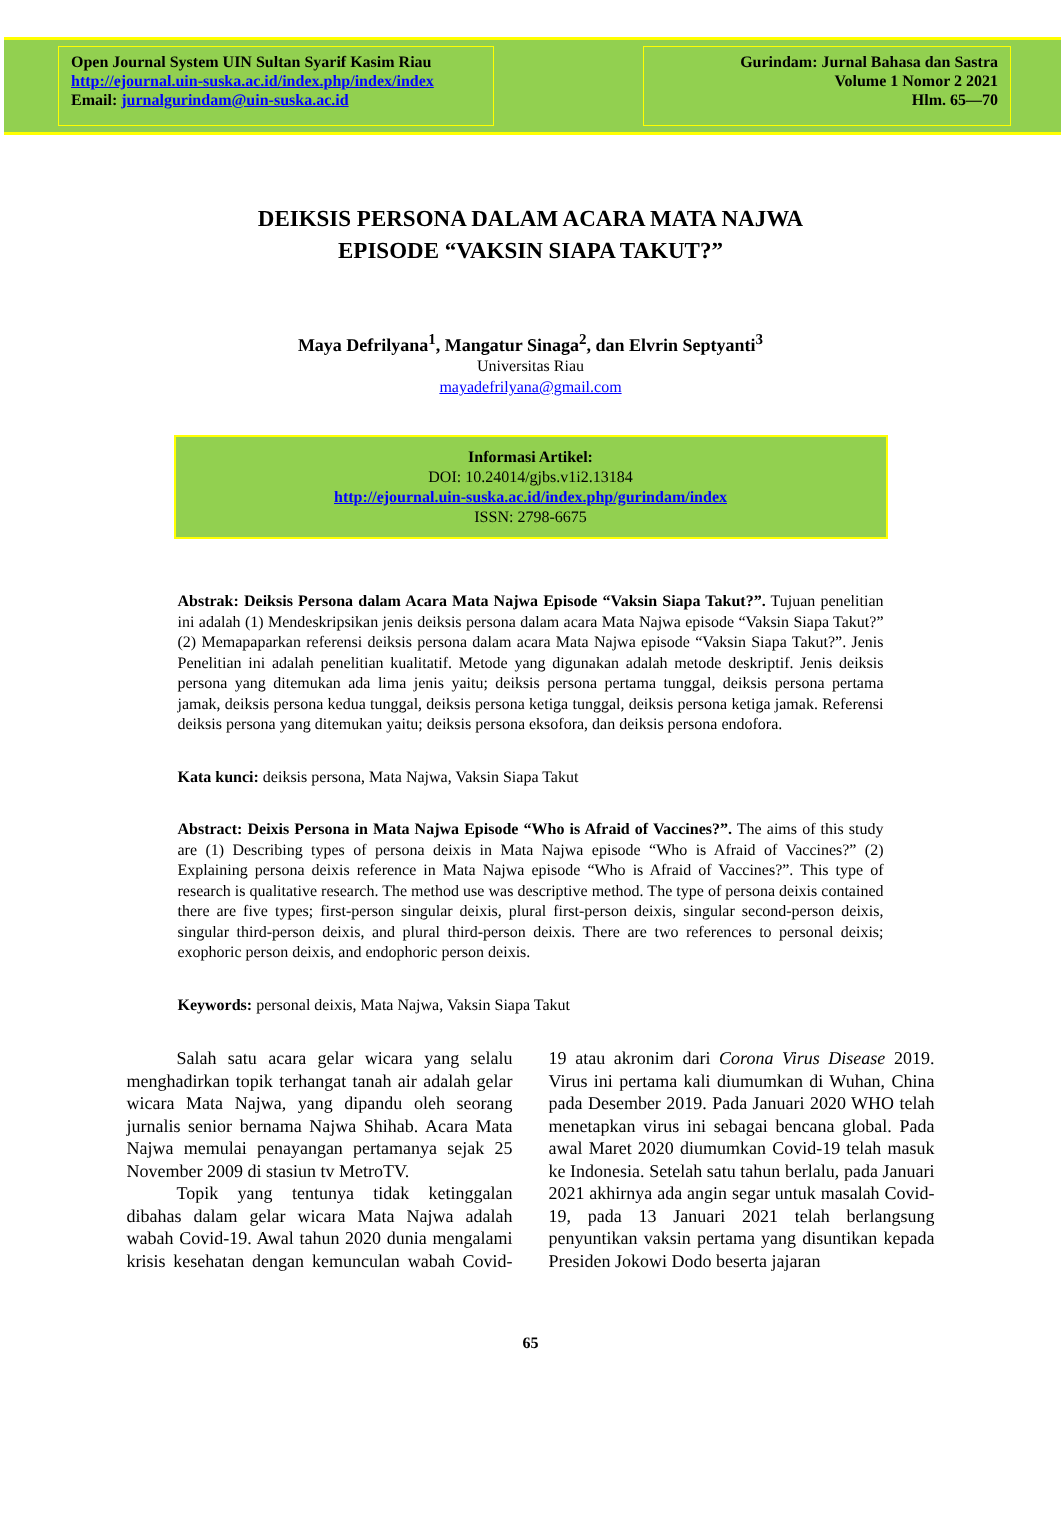Open Journal System UIN Sultan Syarif Kasim Riau
http://ejournal.uin-suska.ac.id/index.php/index/index
Email: jurnalgurindam@uin-suska.ac.id
Gurindam: Jurnal Bahasa dan Sastra
Volume 1 Nomor 2 2021
Hlm. 65—70
DEIKSIS PERSONA DALAM ACARA MATA NAJWA
EPISODE “VAKSIN SIAPA TAKUT?”
Maya Defrilyana<sup>1</sup>, Mangatur Sinaga<sup>2</sup>, dan Elvrin Septyanti<sup>3</sup>
Universitas Riau
mayadefrilyana@gmail.com
Informasi Artikel:
DOI: 10.24014/gjbs.v1i2.13184
http://ejournal.uin-suska.ac.id/index.php/gurindam/index
ISSN: 2798-6675
Abstrak: Deiksis Persona dalam Acara Mata Najwa Episode “Vaksin Siapa Takut?”. Tujuan penelitian ini adalah (1) Mendeskripsikan jenis deiksis persona dalam acara Mata Najwa episode “Vaksin Siapa Takut?” (2) Memapaparkan referensi deiksis persona dalam acara Mata Najwa episode “Vaksin Siapa Takut?”. Jenis Penelitian ini adalah penelitian kualitatif. Metode yang digunakan adalah metode deskriptif. Jenis deiksis persona yang ditemukan ada lima jenis yaitu; deiksis persona pertama tunggal, deiksis persona pertama jamak, deiksis persona kedua tunggal, deiksis persona ketiga tunggal, deiksis persona ketiga jamak. Referensi deiksis persona yang ditemukan yaitu; deiksis persona eksofora, dan deiksis persona endofora.
Kata kunci: deiksis persona, Mata Najwa, Vaksin Siapa Takut
Abstract: Deixis Persona in Mata Najwa Episode “Who is Afraid of Vaccines?”. The aims of this study are (1) Describing types of persona deixis in Mata Najwa episode “Who is Afraid of Vaccines?” (2) Explaining persona deixis reference in Mata Najwa episode “Who is Afraid of Vaccines?”. This type of research is qualitative research. The method use was descriptive method. The type of persona deixis contained there are five types; first-person singular deixis, plural first-person deixis, singular second-person deixis, singular third-person deixis, and plural third-person deixis. There are two references to personal deixis; exophoric person deixis, and endophoric person deixis.
Keywords: personal deixis, Mata Najwa, Vaksin Siapa Takut
Salah satu acara gelar wicara yang selalu menghadirkan topik terhangat tanah air adalah gelar wicara Mata Najwa, yang dipandu oleh seorang jurnalis senior bernama Najwa Shihab. Acara Mata Najwa memulai penayangan pertamanya sejak 25 November 2009 di stasiun tv MetroTV.
Topik yang tentunya tidak ketinggalan dibahas dalam gelar wicara Mata Najwa adalah wabah Covid-19. Awal tahun 2020 dunia mengalami krisis kesehatan dengan kemunculan wabah Covid-19 atau akronim dari Corona Virus Disease 2019. Virus ini pertama kali diumumkan di Wuhan, China pada Desember 2019. Pada Januari 2020 WHO telah menetapkan virus ini sebagai bencana global. Pada awal Maret 2020 diumumkan Covid-19 telah masuk ke Indonesia. Setelah satu tahun berlalu, pada Januari 2021 akhirnya ada angin segar untuk masalah Covid-19, pada 13 Januari 2021 telah berlangsung penyuntikan vaksin pertama yang disuntikan kepada Presiden Jokowi Dodo beserta jajaran
65